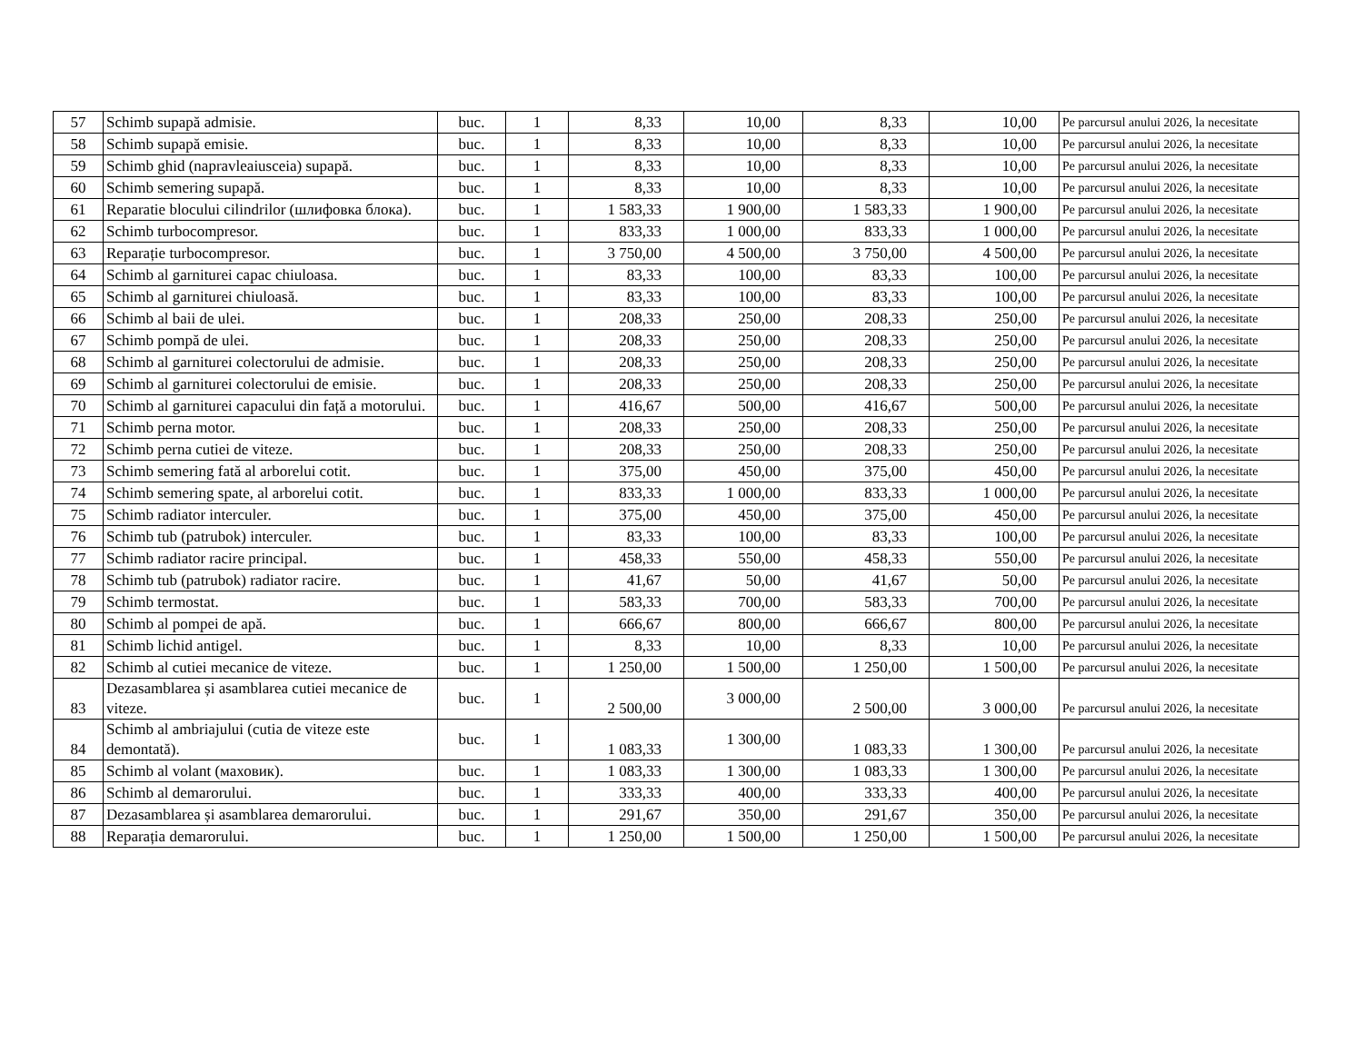| 57 | Schimb supapă admisie. | buc. | 1 | 8,33 | 10,00 | 8,33 | 10,00 | Pe parcursul anului 2026, la necesitate |
| 58 | Schimb supapă emisie. | buc. | 1 | 8,33 | 10,00 | 8,33 | 10,00 | Pe parcursul anului 2026, la necesitate |
| 59 | Schimb ghid (napravleaiusceia) supapă. | buc. | 1 | 8,33 | 10,00 | 8,33 | 10,00 | Pe parcursul anului 2026, la necesitate |
| 60 | Schimb semering supapă. | buc. | 1 | 8,33 | 10,00 | 8,33 | 10,00 | Pe parcursul anului 2026, la necesitate |
| 61 | Reparatie blocului cilindrilor (шлифовка блока). | buc. | 1 | 1 583,33 | 1 900,00 | 1 583,33 | 1 900,00 | Pe parcursul anului 2026, la necesitate |
| 62 | Schimb turbocompresor. | buc. | 1 | 833,33 | 1 000,00 | 833,33 | 1 000,00 | Pe parcursul anului 2026, la necesitate |
| 63 | Reparație turbocompresor. | buc. | 1 | 3 750,00 | 4 500,00 | 3 750,00 | 4 500,00 | Pe parcursul anului 2026, la necesitate |
| 64 | Schimb al garniturei capac chiuloasa. | buc. | 1 | 83,33 | 100,00 | 83,33 | 100,00 | Pe parcursul anului 2026, la necesitate |
| 65 | Schimb al garniturei chiuloasă. | buc. | 1 | 83,33 | 100,00 | 83,33 | 100,00 | Pe parcursul anului 2026, la necesitate |
| 66 | Schimb al baii de ulei. | buc. | 1 | 208,33 | 250,00 | 208,33 | 250,00 | Pe parcursul anului 2026, la necesitate |
| 67 | Schimb pompă de ulei. | buc. | 1 | 208,33 | 250,00 | 208,33 | 250,00 | Pe parcursul anului 2026, la necesitate |
| 68 | Schimb al garniturei colectorului de admisie. | buc. | 1 | 208,33 | 250,00 | 208,33 | 250,00 | Pe parcursul anului 2026, la necesitate |
| 69 | Schimb al garniturei colectorului de emisie. | buc. | 1 | 208,33 | 250,00 | 208,33 | 250,00 | Pe parcursul anului 2026, la necesitate |
| 70 | Schimb al garniturei capacului din față a motorului. | buc. | 1 | 416,67 | 500,00 | 416,67 | 500,00 | Pe parcursul anului 2026, la necesitate |
| 71 | Schimb perna motor. | buc. | 1 | 208,33 | 250,00 | 208,33 | 250,00 | Pe parcursul anului 2026, la necesitate |
| 72 | Schimb perna cutiei de viteze. | buc. | 1 | 208,33 | 250,00 | 208,33 | 250,00 | Pe parcursul anului 2026, la necesitate |
| 73 | Schimb semering fată al arborelui cotit. | buc. | 1 | 375,00 | 450,00 | 375,00 | 450,00 | Pe parcursul anului 2026, la necesitate |
| 74 | Schimb semering spate, al arborelui cotit. | buc. | 1 | 833,33 | 1 000,00 | 833,33 | 1 000,00 | Pe parcursul anului 2026, la necesitate |
| 75 | Schimb radiator interculer. | buc. | 1 | 375,00 | 450,00 | 375,00 | 450,00 | Pe parcursul anului 2026, la necesitate |
| 76 | Schimb tub (patrubok) interculer. | buc. | 1 | 83,33 | 100,00 | 83,33 | 100,00 | Pe parcursul anului 2026, la necesitate |
| 77 | Schimb radiator racire principal. | buc. | 1 | 458,33 | 550,00 | 458,33 | 550,00 | Pe parcursul anului 2026, la necesitate |
| 78 | Schimb tub (patrubok) radiator racire. | buc. | 1 | 41,67 | 50,00 | 41,67 | 50,00 | Pe parcursul anului 2026, la necesitate |
| 79 | Schimb termostat. | buc. | 1 | 583,33 | 700,00 | 583,33 | 700,00 | Pe parcursul anului 2026, la necesitate |
| 80 | Schimb al pompei de apă. | buc. | 1 | 666,67 | 800,00 | 666,67 | 800,00 | Pe parcursul anului 2026, la necesitate |
| 81 | Schimb lichid antigel. | buc. | 1 | 8,33 | 10,00 | 8,33 | 10,00 | Pe parcursul anului 2026, la necesitate |
| 82 | Schimb al cutiei mecanice de viteze. | buc. | 1 | 1 250,00 | 1 500,00 | 1 250,00 | 1 500,00 | Pe parcursul anului 2026, la necesitate |
| 83 | Dezasamblarea și asamblarea cutiei mecanice de viteze. | buc. | 1 | 2 500,00 | 3 000,00 | 2 500,00 | 3 000,00 | Pe parcursul anului 2026, la necesitate |
| 84 | Schimb al ambriajului (cutia de viteze este demontată). | buc. | 1 | 1 083,33 | 1 300,00 | 1 083,33 | 1 300,00 | Pe parcursul anului 2026, la necesitate |
| 85 | Schimb al volant (маховик). | buc. | 1 | 1 083,33 | 1 300,00 | 1 083,33 | 1 300,00 | Pe parcursul anului 2026, la necesitate |
| 86 | Schimb al demarorului. | buc. | 1 | 333,33 | 400,00 | 333,33 | 400,00 | Pe parcursul anului 2026, la necesitate |
| 87 | Dezasamblarea și asamblarea demarorului. | buc. | 1 | 291,67 | 350,00 | 291,67 | 350,00 | Pe parcursul anului 2026, la necesitate |
| 88 | Reparația demarorului. | buc. | 1 | 1 250,00 | 1 500,00 | 1 250,00 | 1 500,00 | Pe parcursul anului 2026, la necesitate |